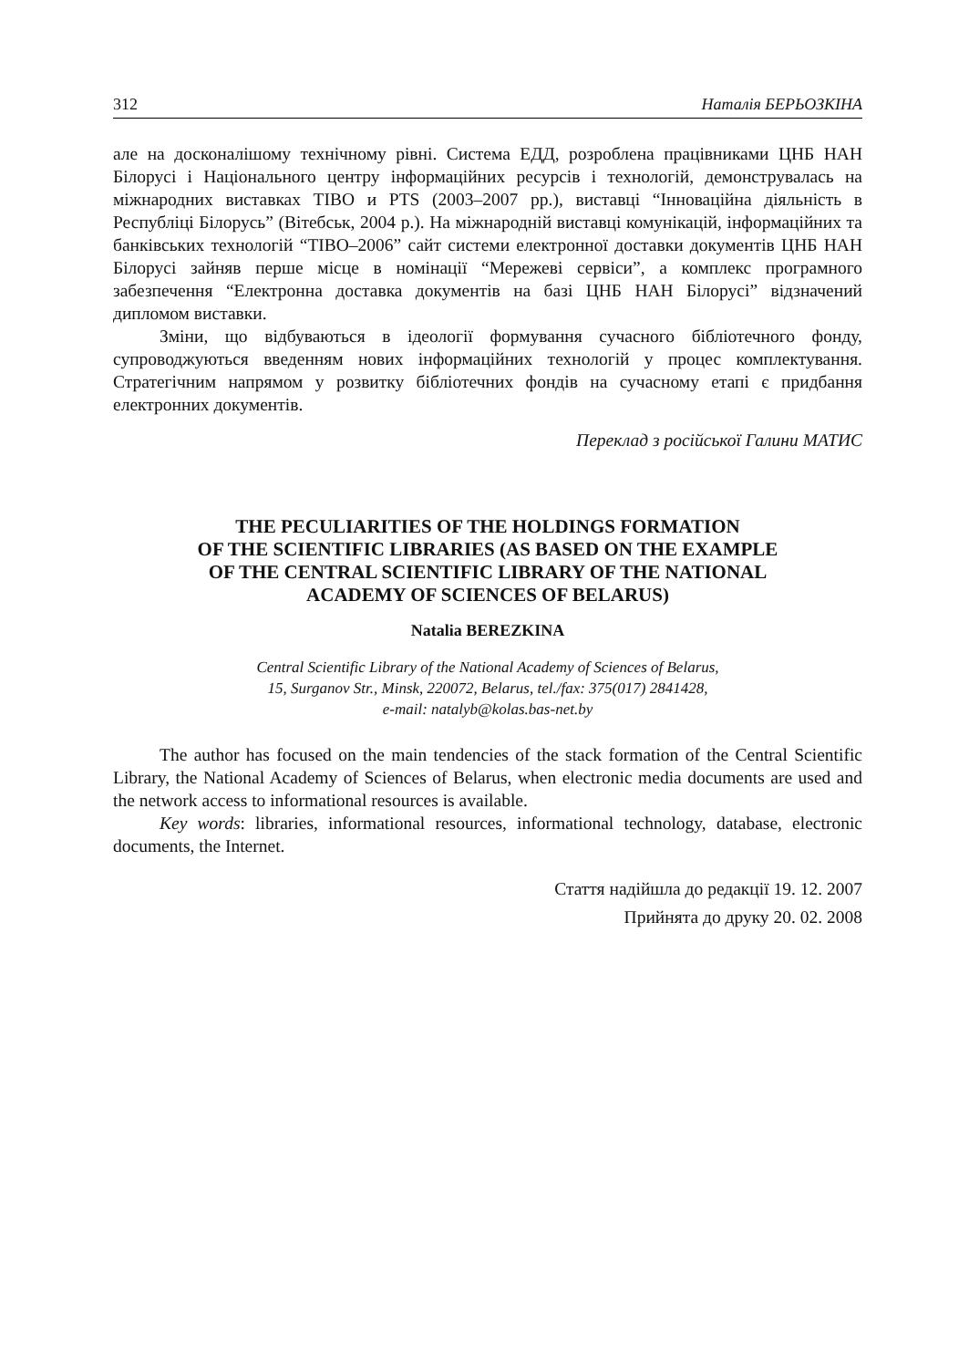312 Наталія БЕРЬОЗКІНА
але на досконалішому технічному рівні. Система ЕДД, розроблена працівниками ЦНБ НАН Білорусі і Національного центру інформаційних ресурсів і технологій, демонструвалась на міжнародних виставках ТІВО и PTS (2003–2007 рр.), виставці “Інноваційна діяльність в Республіці Білорусь” (Вітебськ, 2004 р.). На міжнародній виставці комунікацій, інформаційних та банківських технологій “ТІВО–2006” сайт системи електронної доставки документів ЦНБ НАН Білорусі зайняв перше місце в номінації “Мережеві сервіси”, а комплекс програмного забезпечення “Електронна доставка документів на базі ЦНБ НАН Білорусі” відзначений дипломом виставки.
Зміни, що відбуваються в ідеології формування сучасного бібліотечного фонду, супроводжуються введенням нових інформаційних технологій у процес комплектування. Стратегічним напрямом у розвитку бібліотечних фондів на сучасному етапі є придбання електронних документів.
Переклад з російської Галини МАТИС
THE PECULIARITIES OF THE HOLDINGS FORMATION
OF THE SCIENTIFIC LIBRARIES (AS BASED ON THE EXAMPLE
OF THE CENTRAL SCIENTIFIC LIBRARY OF THE NATIONAL
ACADEMY OF SCIENCES OF BELARUS)
Natalia BEREZKINA
Central Scientific Library of the National Academy of Sciences of Belarus,
15, Surganov Str., Minsk, 220072, Belarus, tel./fax: 375(017) 2841428,
e-mail: natalyb@kolas.bas-net.by
The author has focused on the main tendencies of the stack formation of the Central Scientific Library, the National Academy of Sciences of Belarus, when electronic media documents are used and the network access to informational resources is available.
Key words: libraries, informational resources, informational technology, database, electronic documents, the Internet.
Стаття надійшла до редакції 19. 12. 2007
Прийнята до друку 20. 02. 2008